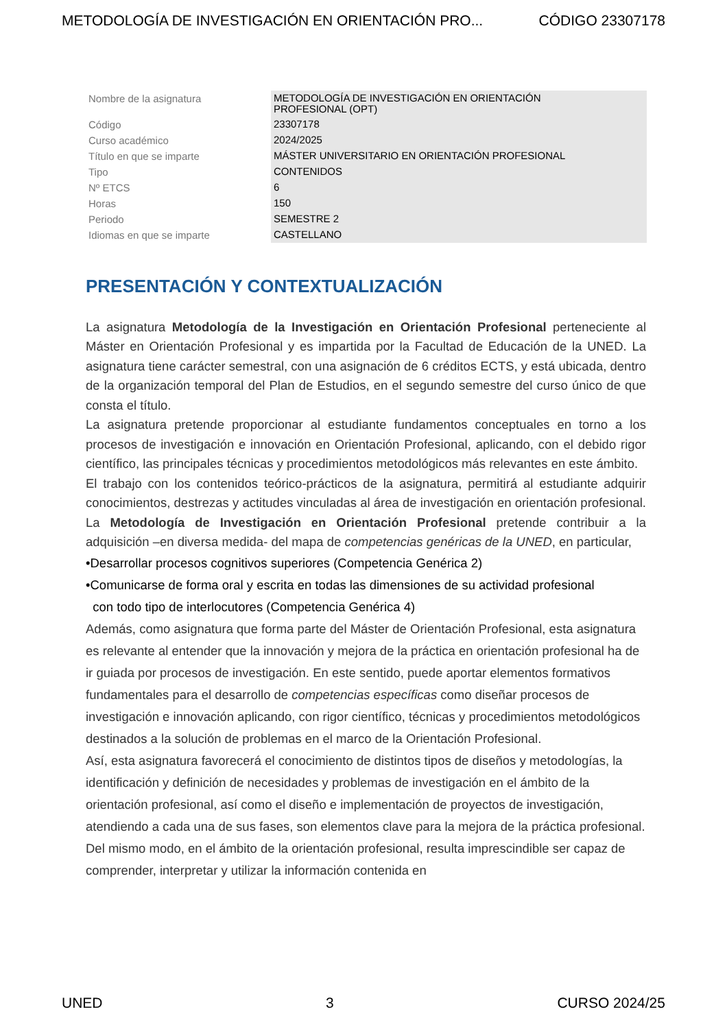METODOLOGÍA DE INVESTIGACIÓN EN ORIENTACIÓN PRO... CÓDIGO 23307178
| Nombre de la asignatura | METODOLOGÍA DE INVESTIGACIÓN EN ORIENTACIÓN PROFESIONAL (OPT) |
| Código | 23307178 |
| Curso académico | 2024/2025 |
| Título en que se imparte | MÁSTER UNIVERSITARIO EN ORIENTACIÓN PROFESIONAL |
| Tipo | CONTENIDOS |
| Nº ETCS | 6 |
| Horas | 150 |
| Periodo | SEMESTRE 2 |
| Idiomas en que se imparte | CASTELLANO |
PRESENTACIÓN Y CONTEXTUALIZACIÓN
La asignatura Metodología de la Investigación en Orientación Profesional perteneciente al Máster en Orientación Profesional y es impartida por la Facultad de Educación de la UNED. La asignatura tiene carácter semestral, con una asignación de 6 créditos ECTS, y está ubicada, dentro de la organización temporal del Plan de Estudios, en el segundo semestre del curso único de que consta el título.
La asignatura pretende proporcionar al estudiante fundamentos conceptuales en torno a los procesos de investigación e innovación en Orientación Profesional, aplicando, con el debido rigor científico, las principales técnicas y procedimientos metodológicos más relevantes en este ámbito.
El trabajo con los contenidos teórico-prácticos de la asignatura, permitirá al estudiante adquirir conocimientos, destrezas y actitudes vinculadas al área de investigación en orientación profesional. La Metodología de Investigación en Orientación Profesional pretende contribuir a la adquisición –en diversa medida- del mapa de competencias genéricas de la UNED, en particular,
•Desarrollar procesos cognitivos superiores (Competencia Genérica 2)
•Comunicarse de forma oral y escrita en todas las dimensiones de su actividad profesional
con todo tipo de interlocutores (Competencia Genérica 4)
Además, como asignatura que forma parte del Máster de Orientación Profesional, esta asignatura es relevante al entender que la innovación y mejora de la práctica en orientación profesional ha de ir guiada por procesos de investigación. En este sentido, puede aportar elementos formativos fundamentales para el desarrollo de competencias específicas como diseñar procesos de investigación e innovación aplicando, con rigor científico, técnicas y procedimientos metodológicos destinados a la solución de problemas en el marco de la Orientación Profesional.
Así, esta asignatura favorecerá el conocimiento de distintos tipos de diseños y metodologías, la identificación y definición de necesidades y problemas de investigación en el ámbito de la orientación profesional, así como el diseño e implementación de proyectos de investigación, atendiendo a cada una de sus fases, son elementos clave para la mejora de la práctica profesional. Del mismo modo, en el ámbito de la orientación profesional, resulta imprescindible ser capaz de comprender, interpretar y utilizar la información contenida en
UNED 3 CURSO 2024/25